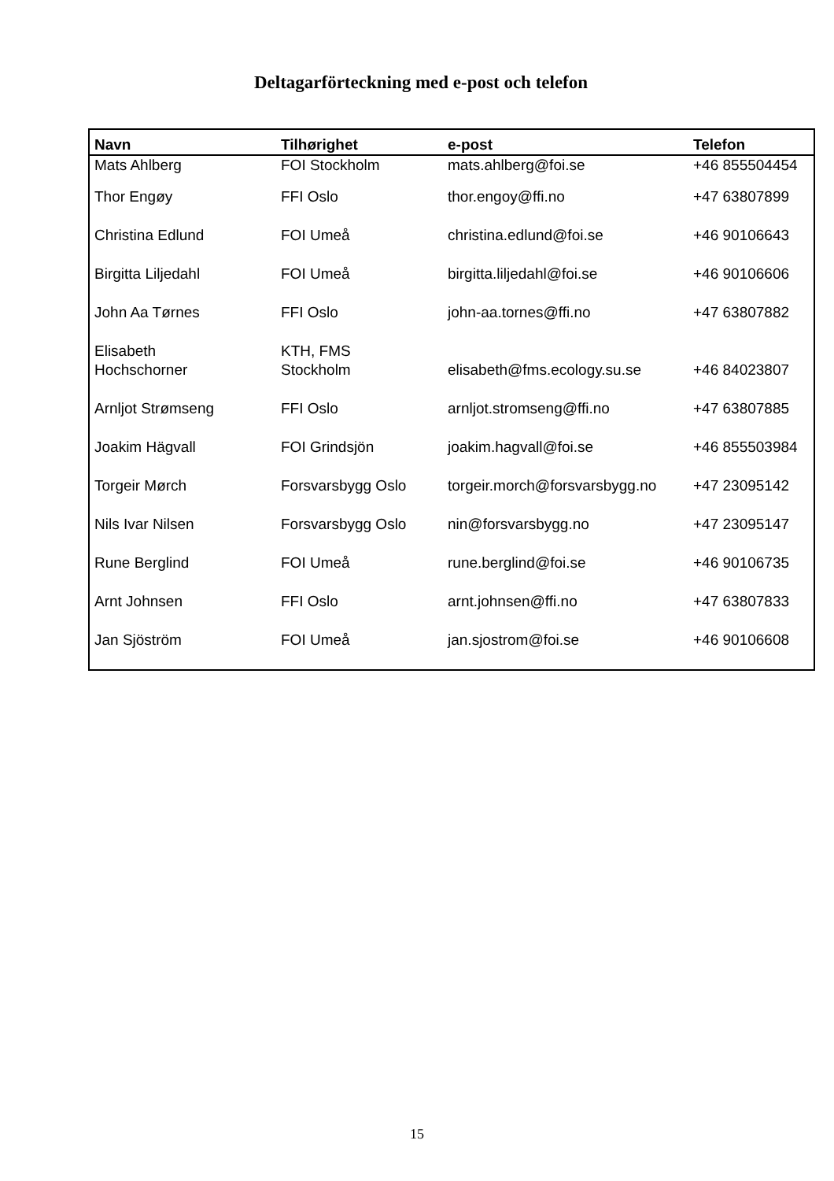Deltagarförteckning med e-post och telefon
| Navn | Tilhørighet | e-post | Telefon |
| --- | --- | --- | --- |
| Mats Ahlberg | FOI Stockholm | mats.ahlberg@foi.se | +46 855504454 |
| Thor Engøy | FFI Oslo | thor.engoy@ffi.no | +47 63807899 |
| Christina Edlund | FOI Umeå | christina.edlund@foi.se | +46 90106643 |
| Birgitta Liljedahl | FOI Umeå | birgitta.liljedahl@foi.se | +46 90106606 |
| John Aa Tørnes | FFI Oslo | john-aa.tornes@ffi.no | +47 63807882 |
| Elisabeth Hochschorner | KTH, FMS Stockholm | elisabeth@fms.ecology.su.se | +46 84023807 |
| Arnljot Strømseng | FFI Oslo | arnljot.stromseng@ffi.no | +47 63807885 |
| Joakim Hägvall | FOI Grindsjön | joakim.hagvall@foi.se | +46 855503984 |
| Torgeir Mørch | Forsvarsbygg Oslo | torgeir.morch@forsvarsbygg.no | +47 23095142 |
| Nils Ivar Nilsen | Forsvarsbygg Oslo | nin@forsvarsbygg.no | +47 23095147 |
| Rune Berglind | FOI Umeå | rune.berglind@foi.se | +46 90106735 |
| Arnt Johnsen | FFI Oslo | arnt.johnsen@ffi.no | +47 63807833 |
| Jan Sjöström | FOI Umeå | jan.sjostrom@foi.se | +46 90106608 |
15